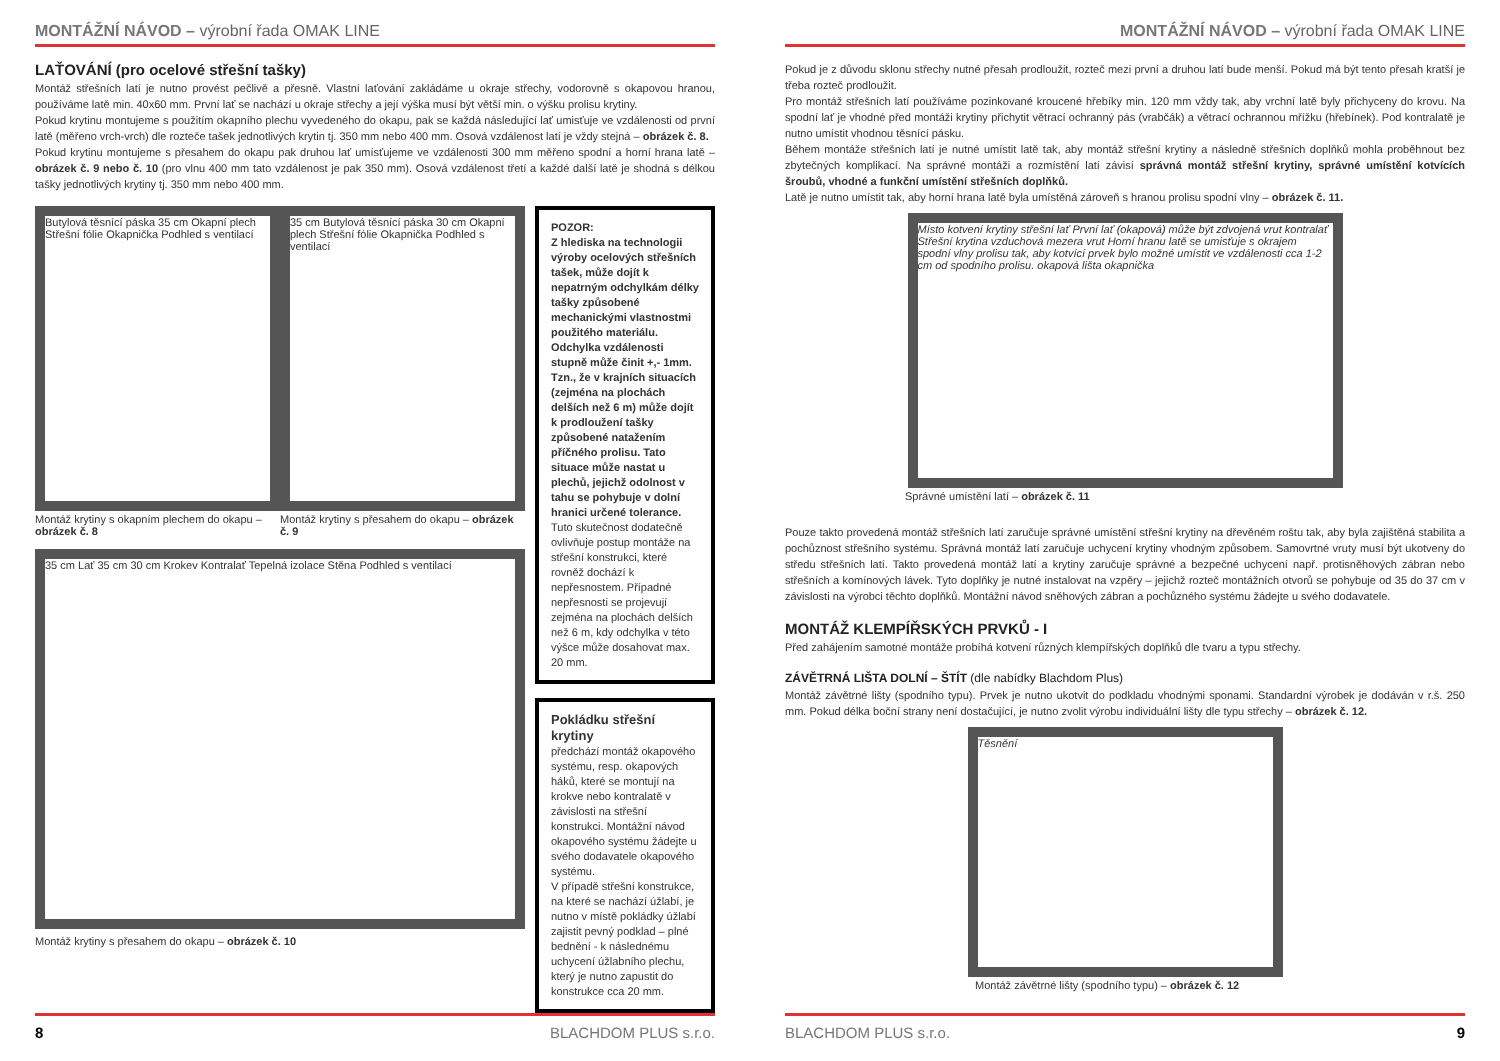MONTÁŽNÍ NÁVOD – výrobní řada OMAK LINE
LAŤOVÁNÍ (pro ocelové střešní tašky)
Montáž střešních latí je nutno provést pečlivě a přesně. Vlastní laťování zakládáme u okraje střechy, vodorovně s okapovou hranou, používáme latě min. 40x60 mm. První lať se nachází u okraje střechy a její výška musí být větší min. o výšku prolisu krytiny.
Pokud krytinu montujeme s použitím okapního plechu vyvedeného do okapu, pak se každá následující lať umisťuje ve vzdálenosti od první latě (měřeno vrch-vrch) dle rozteče tašek jednotlivých krytin tj. 350 mm nebo 400 mm. Osová vzdálenost latí je vždy stejná – obrázek č. 8.
Pokud krytinu montujeme s přesahem do okapu pak druhou lať umísťujeme ve vzdálenosti 300 mm měřeno spodní a horní hrana latě – obrázek č. 9 nebo č. 10 (pro vlnu 400 mm tato vzdálenost je pak 350 mm). Osová vzdálenost třetí a každé další latě je shodná s délkou tašky jednotlivých krytiny tj. 350 mm nebo 400 mm.
Butylová těsnící páska 35 cm Okapní plech Střešní fólie Okapnička Podhled s ventilací
Montáž krytiny s okapním plechem do okapu – obrázek č. 8
35 cm Butylová těsnící páska 30 cm Okapní plech Střešní fólie Okapnička Podhled s ventilací
Montáž krytiny s přesahem do okapu – obrázek č. 9
35 cm Lať 35 cm 30 cm Krokev Kontralať Tepelná izolace Stěna Podhled s ventilací
Montáž krytiny s přesahem do okapu – obrázek č. 10
POZOR:
Z hlediska na technologii výroby ocelových střešních tašek, může dojít k nepatrným odchylkám délky tašky způsobené mechanickými vlastnostmi použitého materiálu. Odchylka vzdálenosti stupně může činit +,- 1mm. Tzn., že v krajních situacích (zejména na plochách delších než 6 m) může dojít k prodloužení tašky způsobené natažením příčného prolisu. Tato situace může nastat u plechů, jejichž odolnost v tahu se pohybuje v dolní hranici určené tolerance. Tuto skutečnost dodatečně ovlivňuje postup montáže na střešní konstrukci, které rovněž dochází k nepřesnostem. Případné nepřesnosti se projevují zejména na plochách delších než 6 m, kdy odchylka v této výšce může dosahovat max. 20 mm.
Pokládku střešní krytiny
předchází montáž okapového systému, resp. okapových háků, které se montují na krokve nebo kontralatě v závislosti na střešní konstrukci. Montážní návod okapového systému žádejte u svého dodavatele okapového systému.
V případě střešní konstrukce, na které se nachází úžlabí, je nutno v místě pokládky úžlabí zajistit pevný podklad – plné bednění - k následnému uchycení úžlabního plechu, který je nutno zapustit do konstrukce cca 20 mm.
8 BLACHDOM PLUS s.r.o.
MONTÁŽNÍ NÁVOD – výrobní řada OMAK LINE
Pokud je z důvodu sklonu střechy nutné přesah prodloužit, rozteč mezi první a druhou latí bude menší. Pokud má být tento přesah kratší je třeba rozteč prodloužit.
Pro montáž střešních latí používáme pozinkované kroucené hřebíky min. 120 mm vždy tak, aby vrchní latě byly přichyceny do krovu. Na spodní lať je vhodné před montáži krytiny přichytit větrací ochranný pás (vrabčák) a větrací ochrannou mřížku (hřebínek). Pod kontralatě je nutno umístit vhodnou těsnící pásku.
Během montáže střešních latí je nutné umístit latě tak, aby montáž střešní krytiny a následně střešních doplňků mohla proběhnout bez zbytečných komplikací. Na správné montáži a rozmístění latí závisí správná montáž střešní krytiny, správné umístění kotvících šroubů, vhodné a funkční umístění střešních doplňků.
Latě je nutno umístit tak, aby horní hrana latě byla umístěná zároveň s hranou prolisu spodní vlny – obrázek č. 11.
Místo kotvení krytiny střešní lať První lať (okapová) může být zdvojená vrut kontralať Střešní krytina vzduchová mezera vrut Horní hranu latě se umisťuje s okrajem spodní vlny prolisu tak, aby kotvící prvek bylo možné umístit ve vzdálenosti cca 1-2 cm od spodního prolisu. okapová lišta okapnička
Správné umístění latí – obrázek č. 11
Pouze takto provedená montáž střešních latí zaručuje správné umístění střešní krytiny na dřevěném roštu tak, aby byla zajištěná stabilita a pochůznost střešního systému. Správná montáž latí zaručuje uchycení krytiny vhodným způsobem. Samovrtné vruty musí být ukotveny do středu střešních latí. Takto provedená montáž latí a krytiny zaručuje správné a bezpečné uchycení např. protisněhových zábran nebo střešních a komínových lávek. Tyto doplňky je nutné instalovat na vzpěry – jejichž rozteč montážních otvorů se pohybuje od 35 do 37 cm v závislosti na výrobci těchto doplňků. Montážní návod sněhových zábran a pochůzného systému žádejte u svého dodavatele.
MONTÁŽ KLEMPÍŘSKÝCH PRVKŮ - I
Před zahájením samotné montáže probíhá kotvení různých klempířských doplňků dle tvaru a typu střechy.
ZÁVĚTRNÁ LIŠTA DOLNÍ – ŠTÍT (dle nabídky Blachdom Plus)
Montáž závětrné lišty (spodního typu). Prvek je nutno ukotvit do podkladu vhodnými sponami. Standardní výrobek je dodáván v r.š. 250 mm. Pokud délka boční strany není dostačující, je nutno zvolit výrobu individuální lišty dle typu střechy – obrázek č. 12.
Těsnění
Montáž závětrné lišty (spodního typu) – obrázek č. 12
BLACHDOM PLUS s.r.o. 9